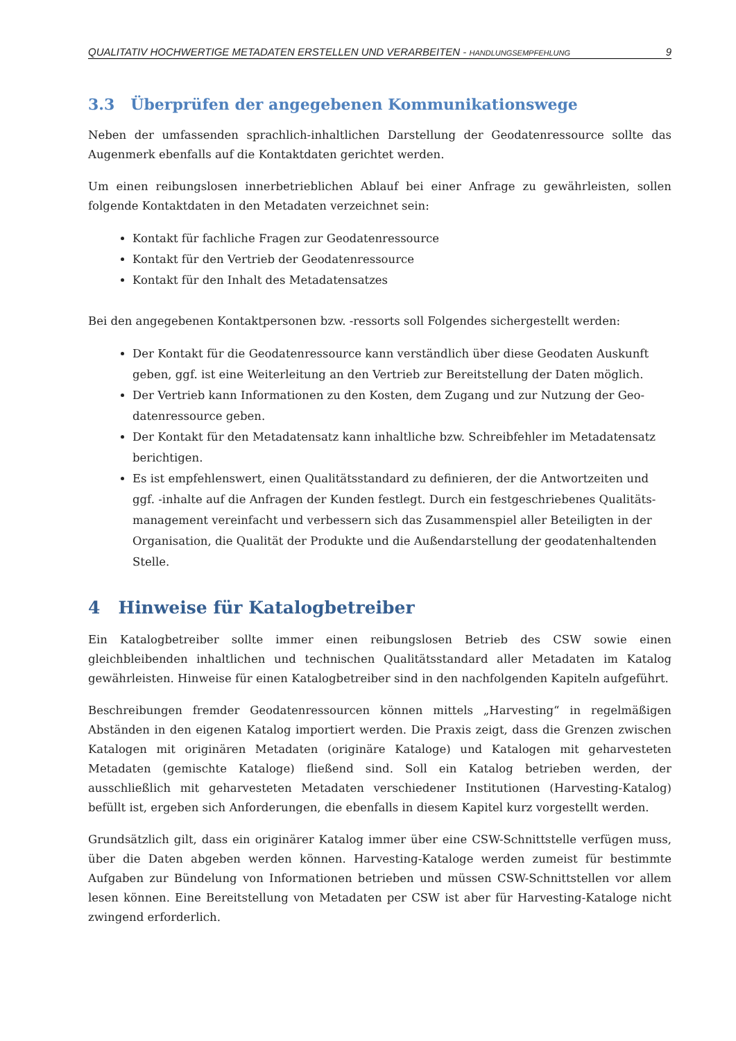QUALITATIV HOCHWERTIGE METADATEN ERSTELLEN UND VERARBEITEN - HANDLUNGSEMPFEHLUNG 9
3.3 Überprüfen der angegebenen Kommunikationswege
Neben der umfassenden sprachlich-inhaltlichen Darstellung der Geodatenressource sollte das Augenmerk ebenfalls auf die Kontaktdaten gerichtet werden.
Um einen reibungslosen innerbetrieblichen Ablauf bei einer Anfrage zu gewährleisten, sollen folgende Kontaktdaten in den Metadaten verzeichnet sein:
Kontakt für fachliche Fragen zur Geodatenressource
Kontakt für den Vertrieb der Geodatenressource
Kontakt für den Inhalt des Metadatensatzes
Bei den angegebenen Kontaktpersonen bzw. -ressorts soll Folgendes sichergestellt werden:
Der Kontakt für die Geodatenressource kann verständlich über diese Geodaten Auskunft geben, ggf. ist eine Weiterleitung an den Vertrieb zur Bereitstellung der Daten möglich.
Der Vertrieb kann Informationen zu den Kosten, dem Zugang und zur Nutzung der Geo-datenressource geben.
Der Kontakt für den Metadatensatz kann inhaltliche bzw. Schreibfehler im Metadatensatz berichtigen.
Es ist empfehlenswert, einen Qualitätsstandard zu definieren, der die Antwortzeiten und ggf. -inhalte auf die Anfragen der Kunden festlegt. Durch ein festgeschriebenes Qualitäts-management vereinfacht und verbessern sich das Zusammenspiel aller Beteiligten in der Organisation, die Qualität der Produkte und die Außendarstellung der geodatenhaltenden Stelle.
4 Hinweise für Katalogbetreiber
Ein Katalogbetreiber sollte immer einen reibungslosen Betrieb des CSW sowie einen gleichbleibenden inhaltlichen und technischen Qualitätsstandard aller Metadaten im Katalog gewährleisten. Hinweise für einen Katalogbetreiber sind in den nachfolgenden Kapiteln aufgeführt.
Beschreibungen fremder Geodatenressourcen können mittels „Harvesting“ in regelmäßigen Abständen in den eigenen Katalog importiert werden. Die Praxis zeigt, dass die Grenzen zwischen Katalogen mit originären Metadaten (originäre Kataloge) und Katalogen mit geharvesteten Metadaten (gemischte Kataloge) fließend sind. Soll ein Katalog betrieben werden, der ausschließlich mit geharvesteten Metadaten verschiedener Institutionen (Harvesting-Katalog) befüllt ist, ergeben sich Anforderungen, die ebenfalls in diesem Kapitel kurz vorgestellt werden.
Grundsätzlich gilt, dass ein originärer Katalog immer über eine CSW-Schnittstelle verfügen muss, über die Daten abgeben werden können. Harvesting-Kataloge werden zumeist für bestimmte Aufgaben zur Bündelung von Informationen betrieben und müssen CSW-Schnittstellen vor allem lesen können. Eine Bereitstellung von Metadaten per CSW ist aber für Harvesting-Kataloge nicht zwingend erforderlich.